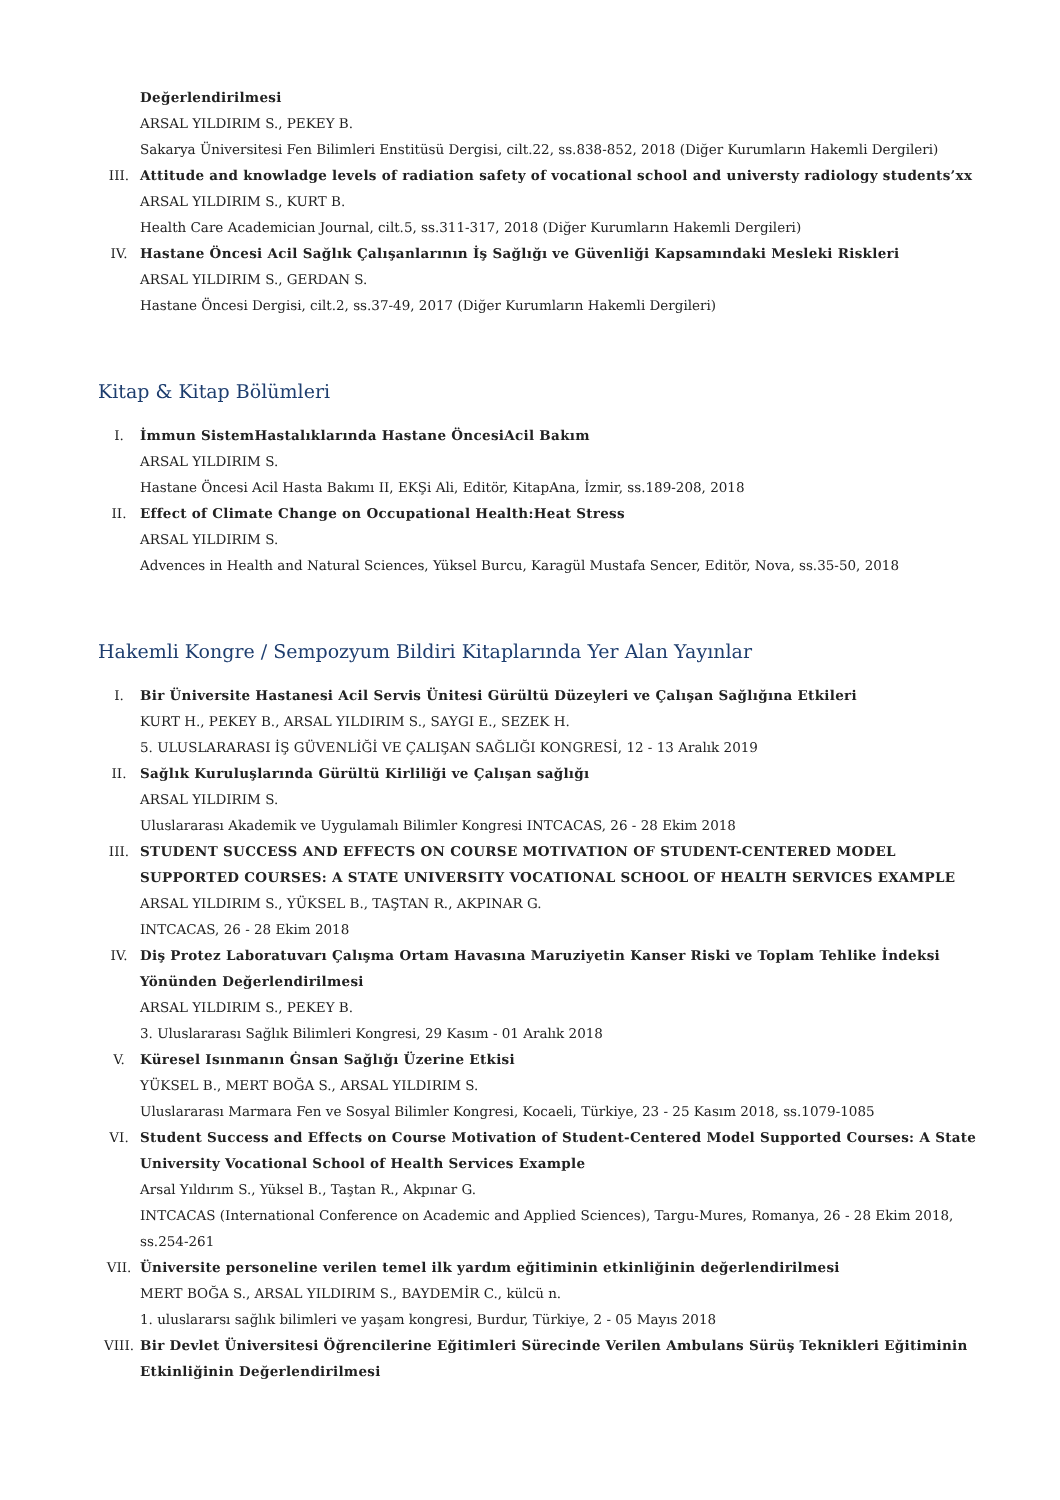Değerlendirilmesi
ARSAL YILDIRIM S., PEKEY B.
Sakarya Üniversitesi Fen Bilimleri Enstitüsü Dergisi, cilt.22, ss.838-852, 2018 (Diğer Kurumların Hakemli Dergileri)
III. Attitude and knowladge levels of radiation safety of vocational school and universty radiology students’xx
ARSAL YILDIRIM S., KURT B.
Health Care Academician Journal, cilt.5, ss.311-317, 2018 (Diğer Kurumların Hakemli Dergileri)
IV. Hastane Öncesi Acil Sağlık Çalışanlarının İş Sağlığı ve Güvenliği Kapsamındaki Mesleki Riskleri
ARSAL YILDIRIM S., GERDAN S.
Hastane Öncesi Dergisi, cilt.2, ss.37-49, 2017 (Diğer Kurumların Hakemli Dergileri)
Kitap & Kitap Bölümleri
I. İmmun SistemHastalıklarında Hastane ÖncesiAcil Bakım
ARSAL YILDIRIM S.
Hastane Öncesi Acil Hasta Bakımı II, EKŞi Ali, Editör, KitapAna, İzmir, ss.189-208, 2018
II. Effect of Climate Change on Occupational Health:Heat Stress
ARSAL YILDIRIM S.
Advences in Health and Natural Sciences, Yüksel Burcu, Karagül Mustafa Sencer, Editör, Nova, ss.35-50, 2018
Hakemli Kongre / Sempozyum Bildiri Kitaplarında Yer Alan Yayınlar
I. Bir Üniversite Hastanesi Acil Servis Ünitesi Gürültü Düzeyleri ve Çalışan Sağlığına Etkileri
KURT H., PEKEY B., ARSAL YILDIRIM S., SAYGI E., SEZEK H.
5. ULUSLARARASI İŞ GÜVENLİĞİ VE ÇALIŞAN SAĞLIĞI KONGRESİ, 12 - 13 Aralık 2019
II. Sağlık Kuruluşlarında Gürültü Kirliliği ve Çalışan sağlığı
ARSAL YILDIRIM S.
Uluslararası Akademik ve Uygulamalı Bilimler Kongresi INTCACAS, 26 - 28 Ekim 2018
III. STUDENT SUCCESS AND EFFECTS ON COURSE MOTIVATION OF STUDENT-CENTERED MODEL SUPPORTED COURSES: A STATE UNIVERSITY VOCATIONAL SCHOOL OF HEALTH SERVICES EXAMPLE
ARSAL YILDIRIM S., YÜKSEL B., TAŞTAN R., AKPINAR G.
INTCACAS, 26 - 28 Ekim 2018
IV. Diş Protez Laboratuvarı Çalışma Ortam Havasına Maruziyetin Kanser Riski ve Toplam Tehlike İndeksi Yönünden Değerlendirilmesi
ARSAL YILDIRIM S., PEKEY B.
3. Uluslararası Sağlık Bilimleri Kongresi, 29 Kasım - 01 Aralık 2018
V. Küresel Isınmanın Ġnsan Sağlığı Üzerine Etkisi
YÜKSEL B., MERT BOĞA S., ARSAL YILDIRIM S.
Uluslararası Marmara Fen ve Sosyal Bilimler Kongresi, Kocaeli, Türkiye, 23 - 25 Kasım 2018, ss.1079-1085
VI. Student Success and Effects on Course Motivation of Student-Centered Model Supported Courses: A State University Vocational School of Health Services Example
Arsal Yıldırım S., Yüksel B., Taştan R., Akpınar G.
INTCACAS (International Conference on Academic and Applied Sciences), Targu-Mures, Romanya, 26 - 28 Ekim 2018, ss.254-261
VII. Üniversite personeline verilen temel ilk yardım eğitiminin etkinliğinin değerlendirilmesi
MERT BOĞA S., ARSAL YILDIRIM S., BAYDEMİR C., külcü n.
1. uluslararsı sağlık bilimleri ve yaşam kongresi, Burdur, Türkiye, 2 - 05 Mayıs 2018
VIII. Bir Devlet Üniversitesi Öğrencilerine Eğitimleri Sürecinde Verilen Ambulans Sürüş Teknikleri Eğitiminin Etkinliğinin Değerlendirilmesi